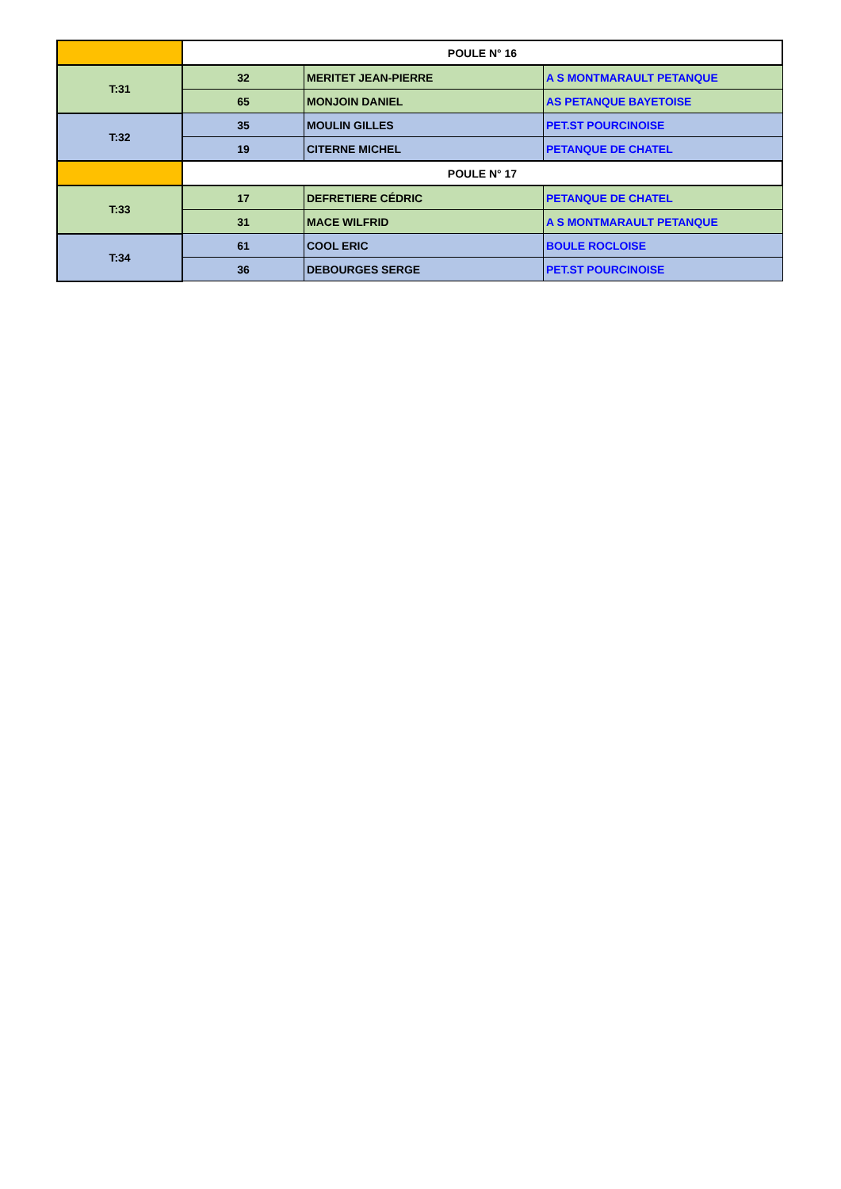| | POULE N° 16 | | |
| T:31 | 32 | MERITET JEAN-PIERRE | A S MONTMARAULT PETANQUE |
| | 65 | MONJOIN DANIEL | AS PETANQUE BAYETOISE |
| T:32 | 35 | MOULIN GILLES | PET.ST POURCINOISE |
| | 19 | CITERNE MICHEL | PETANQUE DE CHATEL |
| | POULE N° 17 | | |
| T:33 | 17 | DEFRETIERE CÉDRIC | PETANQUE DE CHATEL |
| | 31 | MACE WILFRID | A S MONTMARAULT PETANQUE |
| T:34 | 61 | COOL ERIC | BOULE ROCLOISE |
| | 36 | DEBOURGES SERGE | PET.ST POURCINOISE |